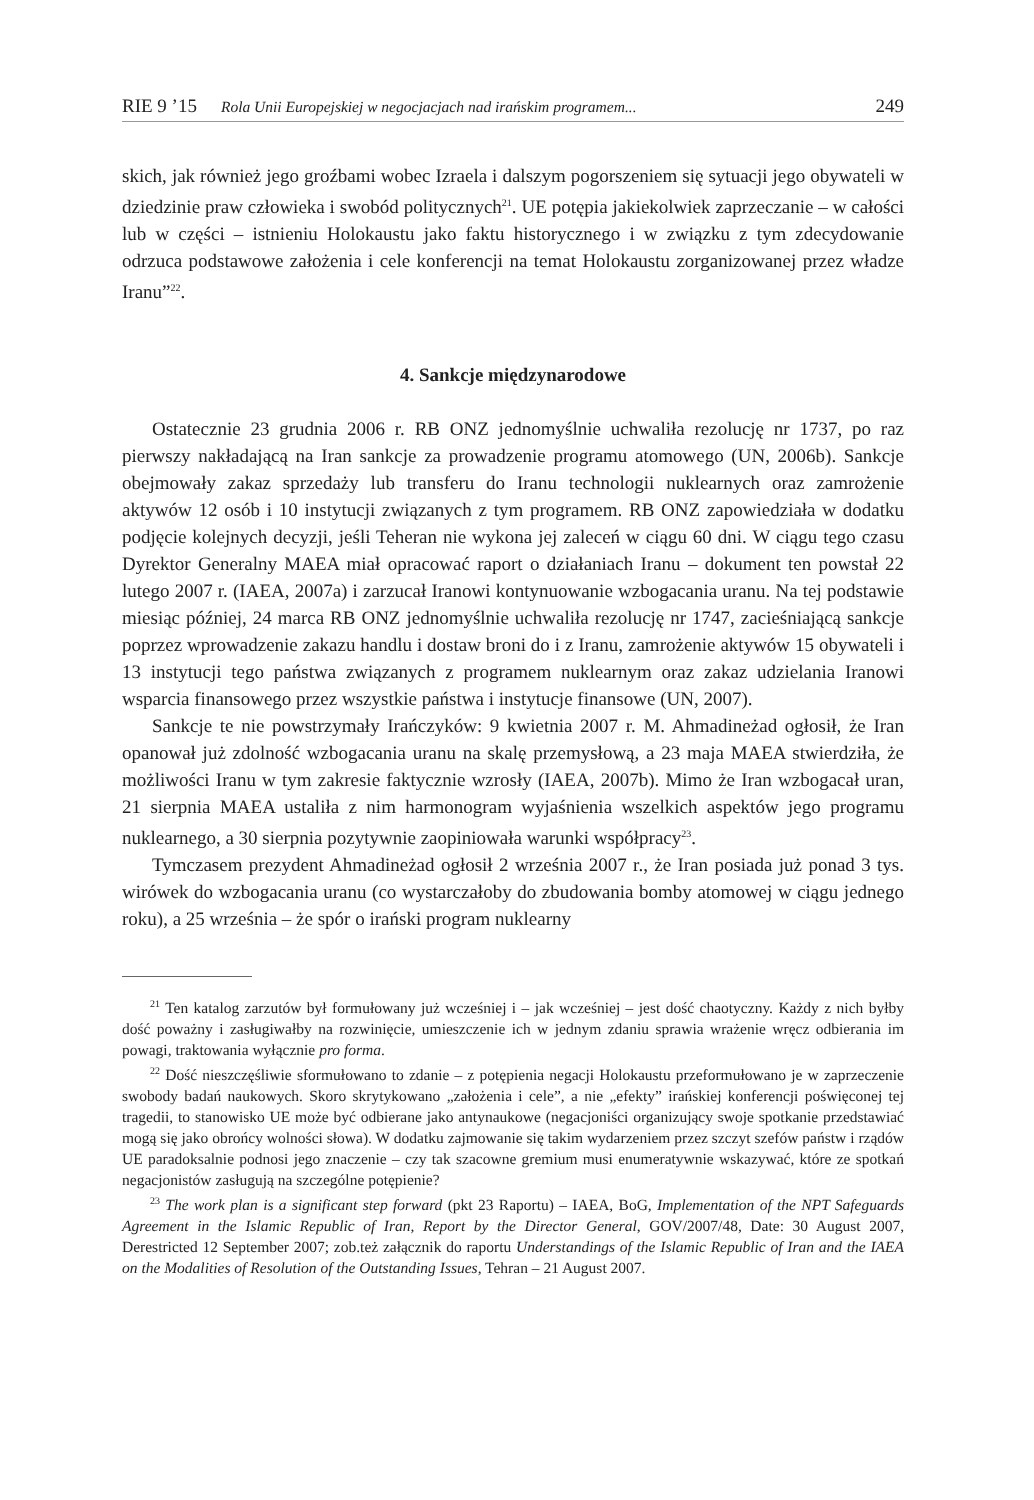RIE 9 ’15 Rola Unii Europejskiej w negocjacjach nad irańskim programem... 249
skich, jak również jego groźbami wobec Izraela i dalszym pogorszeniem się sytuacji jego obywateli w dziedzinie praw człowieka i swobód politycznych<sup>21</sup>. UE potępia jakiekolwiek zaprzeczanie – w całości lub w części – istnieniu Holokaustu jako faktu historycznego i w związku z tym zdecydowanie odrzuca podstawowe założenia i cele konferencji na temat Holokaustu zorganizowanej przez władze Iranu”<sup>22</sup>.
4. Sankcje międzynarodowe
Ostatecznie 23 grudnia 2006 r. RB ONZ jednomyślnie uchwaliła rezolucję nr 1737, po raz pierwszy nakładającą na Iran sankcje za prowadzenie programu atomowego (UN, 2006b). Sankcje obejmowały zakaz sprzedaży lub transferu do Iranu technologii nuklearnych oraz zamrożenie aktywów 12 osób i 10 instytucji związanych z tym programem. RB ONZ zapowiedziała w dodatku podjęcie kolejnych decyzji, jeśli Teheran nie wykona jej zaleceń w ciągu 60 dni. W ciągu tego czasu Dyrektor Generalny MAEA miał opracować raport o działaniach Iranu – dokument ten powstał 22 lutego 2007 r. (IAEA, 2007a) i zarzucał Iranowi kontynuowanie wzbogacania uranu. Na tej podstawie miesiąc później, 24 marca RB ONZ jednomyślnie uchwaliła rezolucję nr 1747, zacieśniającą sankcje poprzez wprowadzenie zakazu handlu i dostaw broni do i z Iranu, zamrożenie aktywów 15 obywateli i 13 instytucji tego państwa związanych z programem nuklearnym oraz zakaz udzielania Iranowi wsparcia finansowego przez wszystkie państwa i instytucje finansowe (UN, 2007).
Sankcje te nie powstrzymały Irańczyków: 9 kwietnia 2007 r. M. Ahmadineżad ogłosił, że Iran opanował już zdolność wzbogacania uranu na skalę przemysłową, a 23 maja MAEA stwierdziła, że możliwości Iranu w tym zakresie faktycznie wzrosły (IAEA, 2007b). Mimo że Iran wzbogacał uran, 21 sierpnia MAEA ustaliła z nim harmonogram wyjaśnienia wszelkich aspektów jego programu nuklearnego, a 30 sierpnia pozytywnie zaopiniowała warunki współpracy<sup>23</sup>.
Tymczasem prezydent Ahmadineżad ogłosił 2 września 2007 r., że Iran posiada już ponad 3 tys. wirówek do wzbogacania uranu (co wystarczałoby do zbudowania bomby atomowej w ciągu jednego roku), a 25 września – że spór o irański program nuklearny
<sup>21</sup> Ten katalog zarzutów był formułowany już wcześniej i – jak wcześniej – jest dość chaotyczny. Każdy z nich byłby dość poważny i zasługiwałby na rozwinięcie, umieszczenie ich w jednym zdaniu sprawia wrażenie wręcz odbierania im powagi, traktowania wyłącznie pro forma.
<sup>22</sup> Dość nieszczęśliwie sformułowano to zdanie – z potępienia negacji Holokaustu przeformułowano je w zaprzeczenie swobody badań naukowych. Skoro skrytykowano „założenia i cele”, a nie „efekty” irańskiej konferencji poświęconej tej tragedii, to stanowisko UE może być odbierane jako antynaukowe (negacjoniści organizujący swoje spotkanie przedstawiać mogą się jako obrońcy wolności słowa). W dodatku zajmowanie się takim wydarzeniem przez szczyt szefów państw i rządów UE paradoksalnie podnosi jego znaczenie – czy tak szacowne gremium musi enumeratywnie wskazywać, które ze spotkań negacjonistów zasługują na szczególne potępienie?
<sup>23</sup> The work plan is a significant step forward (pkt 23 Raportu) – IAEA, BoG, Implementation of the NPT Safeguards Agreement in the Islamic Republic of Iran, Report by the Director General, GOV/2007/48, Date: 30 August 2007, Derestricted 12 September 2007; zob.też załącznik do raportu Understandings of the Islamic Republic of Iran and the IAEA on the Modalities of Resolution of the Outstanding Issues, Tehran – 21 August 2007.